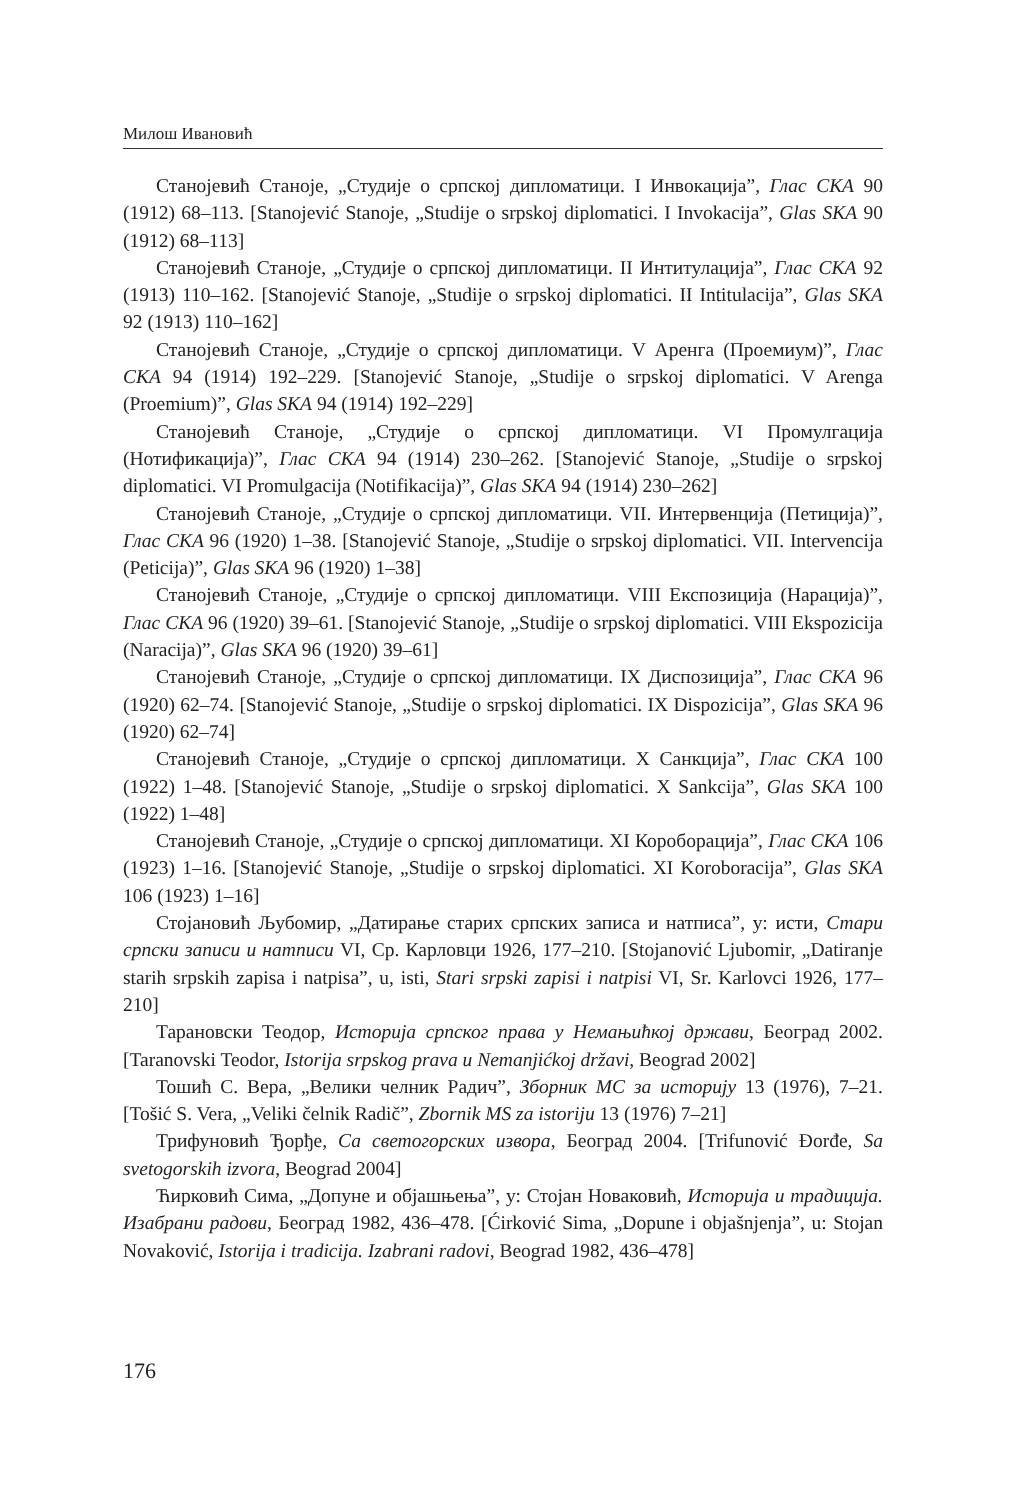Милош Ивановић
Станојевић Станоје, „Студије о српској дипломатици. I Инвокација”, Глас СКА 90 (1912) 68–113. [Stanojević Stanoje, „Studije o srpskoj diplomatici. I Invokacija”, Glas SKA 90 (1912) 68–113]
Станојевић Станоје, „Студије о српској дипломатици. II Интитулација”, Глас СКА 92 (1913) 110–162. [Stanojević Stanoje, „Studije o srpskoj diplomatici. II Intitulacija”, Glas SKA 92 (1913) 110–162]
Станојевић Станоје, „Студије о српској дипломатици. V Аренга (Проемиум)”, Глас СКА 94 (1914) 192–229. [Stanojević Stanoje, „Studije o srpskoj diplomatici. V Arenga (Proemium)”, Glas SKA 94 (1914) 192–229]
Станојевић Станоје, „Студије о српској дипломатици. VI Промулгација (Нотификација)”, Глас СКА 94 (1914) 230–262. [Stanojević Stanoje, „Studije o srpskoj diplomatici. VI Promulgacija (Notifikacija)”, Glas SKA 94 (1914) 230–262]
Станојевић Станоје, „Студије о српској дипломатици. VII. Интервенција (Петиција)”, Глас СКА 96 (1920) 1–38. [Stanojević Stanoje, „Studije o srpskoj diplomatici. VII. Intervencija (Peticija)”, Glas SKA 96 (1920) 1–38]
Станојевић Станоје, „Студије о српској дипломатици. VIII Експозиција (Нарација)”, Глас СКА 96 (1920) 39–61. [Stanojević Stanoje, „Studije o srpskoj diplomatici. VIII Ekspozicija (Naracija)”, Glas SKA 96 (1920) 39–61]
Станојевић Станоје, „Студије о српској дипломатици. IX Диспозиција”, Глас СКА 96 (1920) 62–74. [Stanojević Stanoje, „Studije o srpskoj diplomatici. IX Dispozicija”, Glas SKA 96 (1920) 62–74]
Станојевић Станоје, „Студије о српској дипломатици. X Санкција”, Глас СКА 100 (1922) 1–48. [Stanojević Stanoje, „Studije o srpskoj diplomatici. X Sankcija”, Glas SKA 100 (1922) 1–48]
Станојевић Станоје, „Студије о српској дипломатици. XI Короборација”, Глас СКА 106 (1923) 1–16. [Stanojević Stanoje, „Studije o srpskoj diplomatici. XI Koroboracija”, Glas SKA 106 (1923) 1–16]
Стојановић Љубомир, „Датирање старих српских записа и натписа”, у: исти, Стари српски записи и натписи VI, Ср. Карловци 1926, 177–210. [Stojanović Ljubomir, „Datiranje starih srpskih zapisa i natpisa”, u, isti, Stari srpski zapisi i natpisi VI, Sr. Karlovci 1926, 177–210]
Тарановски Теодор, Историја српског права у Немањићкој држави, Београд 2002. [Taranovski Teodor, Istorija srpskog prava u Nemanjićkoj državi, Beograd 2002]
Тошић С. Вера, „Велики челник Радич”, Зборник МС за историју 13 (1976), 7–21. [Tošić S. Vera, „Veliki čelnik Radič”, Zbornik MS za istoriju 13 (1976) 7–21]
Трифуновић Ђорђе, Са светогорских извора, Београд 2004. [Trifunović Đorđe, Sa svetogorskih izvora, Beograd 2004]
Ћирковић Сима, „Допуне и објашњења”, у: Стојан Новаковић, Историја и традиција. Изабрани радови, Београд 1982, 436–478. [Ćirković Sima, „Dopune i objašnjenja”, u: Stojan Novaković, Istorija i tradicija. Izabrani radovi, Beograd 1982, 436–478]
176